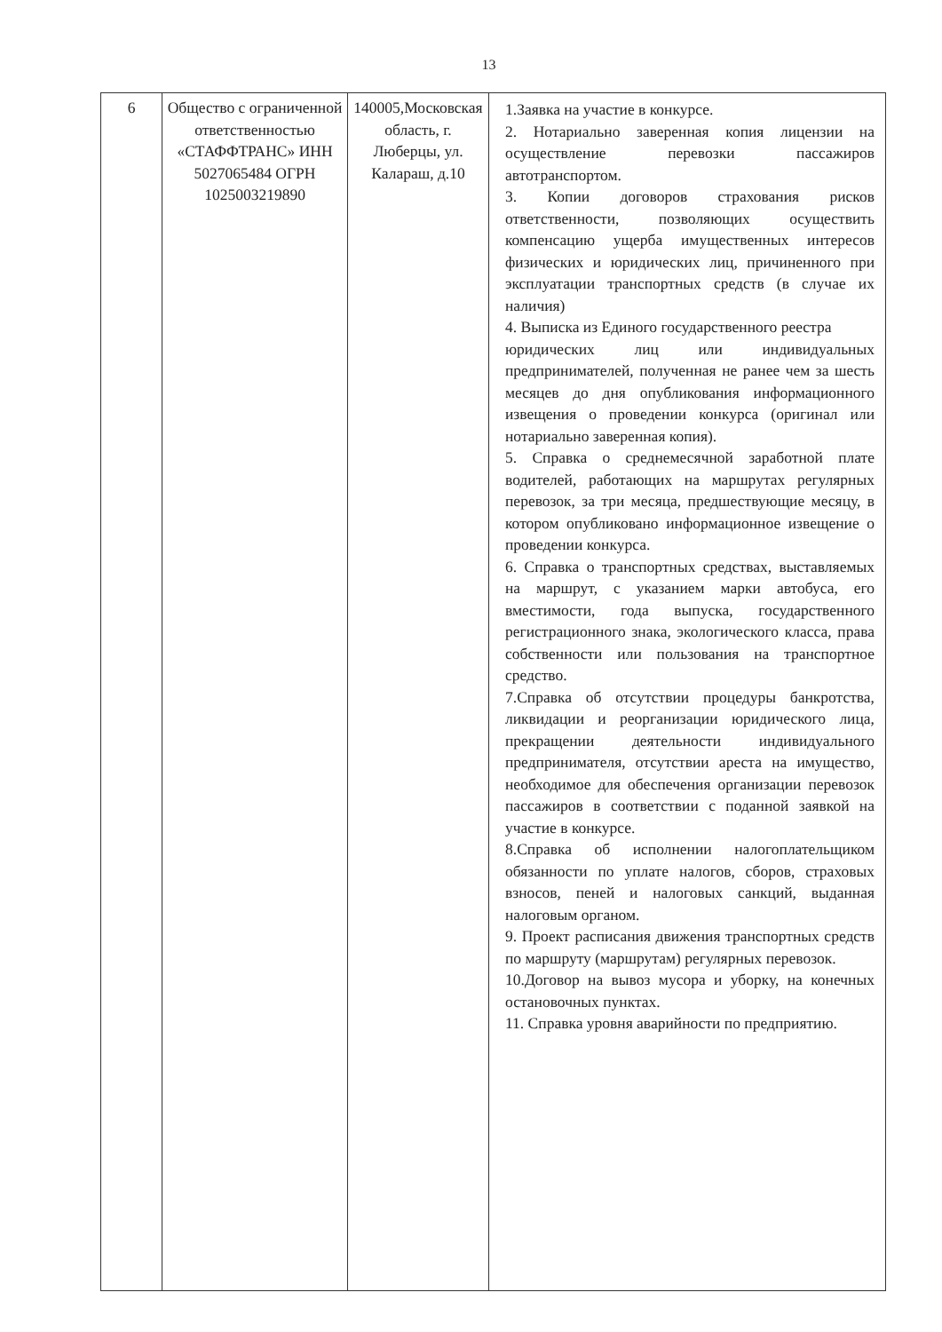13
| 6 | Общество с ограниченной ответственностью «СТАФФТРАНС» ИНН 5027065484 ОГРН 1025003219890 | 140005,Московская область, г. Люберцы, ул. Калараш, д.10 | 1.Заявка на участие в конкурсе. 2. Нотариально заверенная копия лицензии на осуществление перевозки пассажиров автотранспортом. 3. Копии договоров страхования рисков ответственности, позволяющих осуществить компенсацию ущерба имущественных интересов физических и юридических лиц, причиненного при эксплуатации транспортных средств (в случае их наличия) 4. Выписка из Единого государственного реестра юридических лиц или индивидуальных предпринимателей, полученная не ранее чем за шесть месяцев до дня опубликования информационного извещения о проведении конкурса (оригинал или нотариально заверенная копия). 5. Справка о среднемесячной заработной плате водителей, работающих на маршрутах регулярных перевозок, за три месяца, предшествующие месяцу, в котором опубликовано информационное извещение о проведении конкурса. 6. Справка о транспортных средствах, выставляемых на маршрут, с указанием марки автобуса, его вместимости, года выпуска, государственного регистрационного знака, экологического класса, права собственности или пользования на транспортное средство. 7.Справка об отсутствии процедуры банкротства, ликвидации и реорганизации юридического лица, прекращении деятельности индивидуального предпринимателя, отсутствии ареста на имущество, необходимое для обеспечения организации перевозок пассажиров в соответствии с поданной заявкой на участие в конкурсе. 8.Справка об исполнении налогоплательщиком обязанности по уплате налогов, сборов, страховых взносов, пеней и налоговых санкций, выданная налоговым органом. 9. Проект расписания движения транспортных средств по маршруту (маршрутам) регулярных перевозок. 10.Договор на вывоз мусора и уборку, на конечных остановочных пунктах. 11. Справка уровня аварийности по предприятию. |